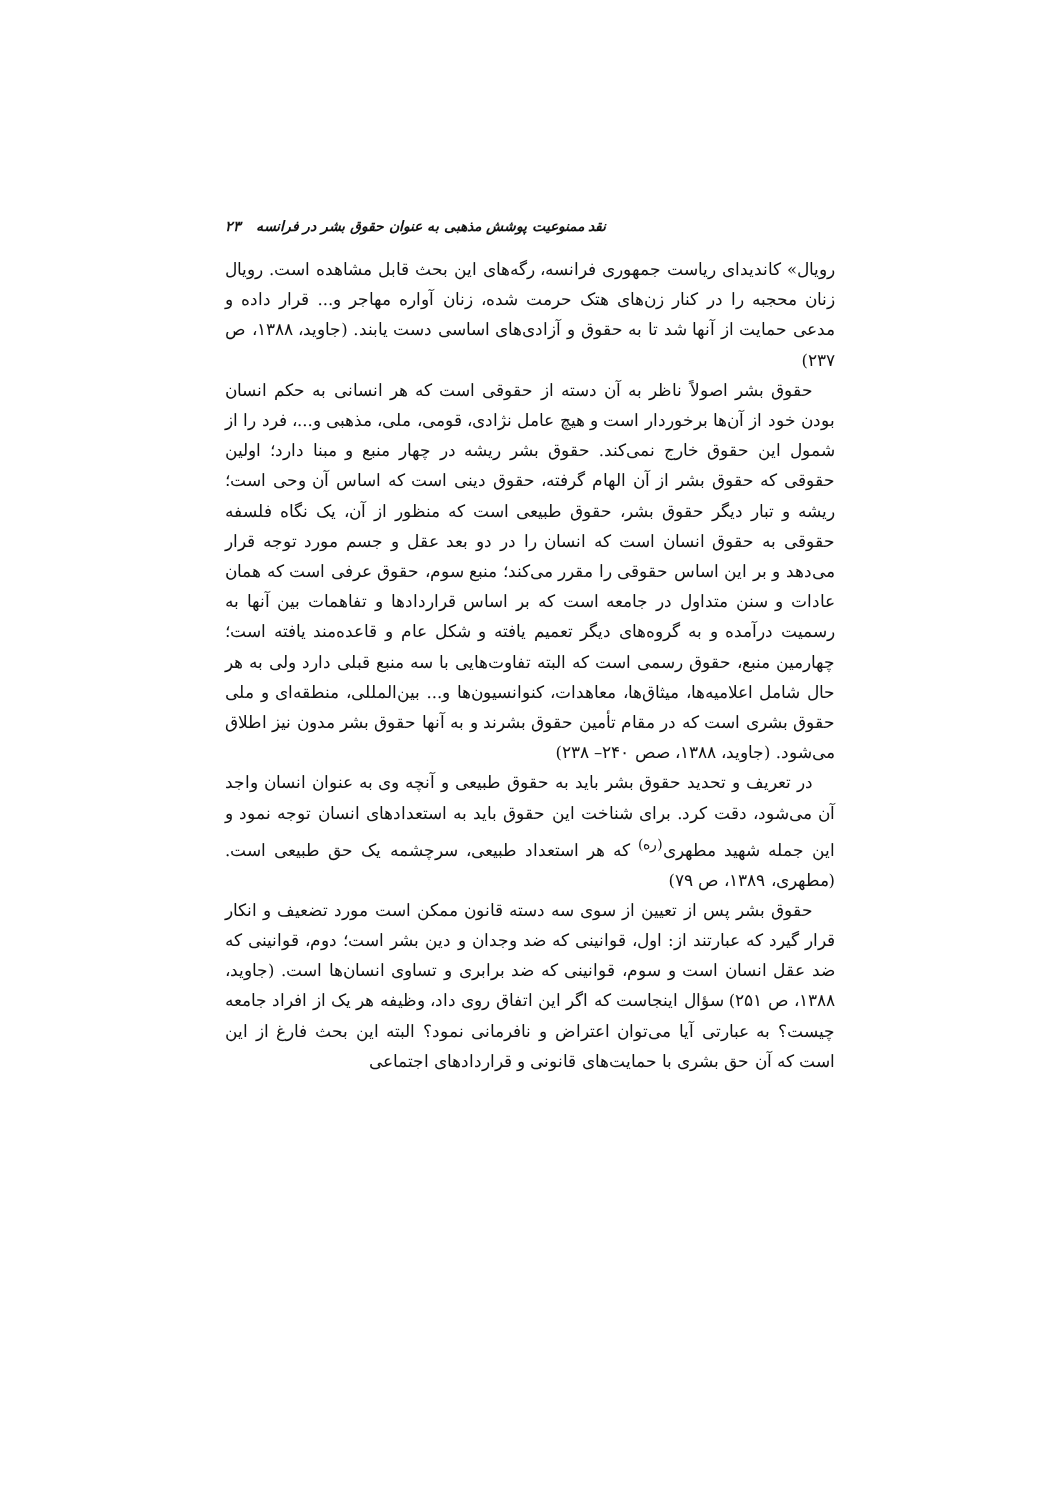نقد ممنوعیت پوشش مذهبی به عنوان حقوق بشر در فرانسه ۲۳
رویال» کاندیدای ریاست جمهوری فرانسه، رگه‌های این بحث قابل مشاهده است. رویال زنان محجبه را در کنار زن‌های هتک حرمت شده، زنان آواره مهاجر و... قرار داده و مدعی حمایت از آنها شد تا به حقوق و آزادی‌های اساسی دست یابند. (جاوید، ۱۳۸۸، ص ۲۳۷)
حقوق بشر اصولاً ناظر به آن دسته از حقوقی است که هر انسانی به حکم انسان بودن خود از آن‌ها برخوردار است و هیچ عامل نژادی، قومی، ملی، مذهبی و...، فرد را از شمول این حقوق خارج نمی‌کند. حقوق بشر ریشه در چهار منبع و مبنا دارد؛ اولین حقوقی که حقوق بشر از آن الهام گرفته، حقوق دینی است که اساس آن وحی است؛ ریشه و تبار دیگر حقوق بشر، حقوق طبیعی است که منظور از آن، یک نگاه فلسفه حقوقی به حقوق انسان است که انسان را در دو بعد عقل و جسم مورد توجه قرار می‌دهد و بر این اساس حقوقی را مقرر می‌کند؛ منبع سوم، حقوق عرفی است که همان عادات و سنن متداول در جامعه است که بر اساس قراردادها و تفاهمات بین آنها به رسمیت درآمده و به گروه‌های دیگر تعمیم یافته و شکل عام و قاعده‌مند یافته است؛ چهارمین منبع، حقوق رسمی است که البته تفاوت‌هایی با سه منبع قبلی دارد ولی به هر حال شامل اعلامیه‌ها، میثاق‌ها، معاهدات، کنوانسیون‌ها و... بین‌المللی، منطقه‌ای و ملی حقوق بشری است که در مقام تأمین حقوق بشرند و به آنها حقوق بشر مدون نیز اطلاق می‌شود. (جاوید، ۱۳۸۸، صص ۲۴۰– ۲۳۸)
در تعریف و تحدید حقوق بشر باید به حقوق طبیعی و آنچه وی به عنوان انسان واجد آن می‌شود، دقت کرد. برای شناخت این حقوق باید به استعدادهای انسان توجه نمود و این جمله شهید مطهری<sup>(ره)</sup> که هر استعداد طبیعی، سرچشمه یک حق طبیعی است. (مطهری، ۱۳۸۹، ص ۷۹)
حقوق بشر پس از تعیین از سوی سه دسته قانون ممکن است مورد تضعیف و انکار قرار گیرد که عبارتند از: اول، قوانینی که ضد وجدان و دین بشر است؛ دوم، قوانینی که ضد عقل انسان است و سوم، قوانینی که ضد برابری و تساوی انسان‌ها است. (جاوید، ۱۳۸۸، ص ۲۵۱) سؤال اینجاست که اگر این اتفاق روی داد، وظیفه هر یک از افراد جامعه چیست؟ به عبارتی آیا می‌توان اعتراض و نافرمانی نمود؟ البته این بحث فارغ از این است که آن حق بشری با حمایت‌های قانونی و قراردادهای اجتماعی